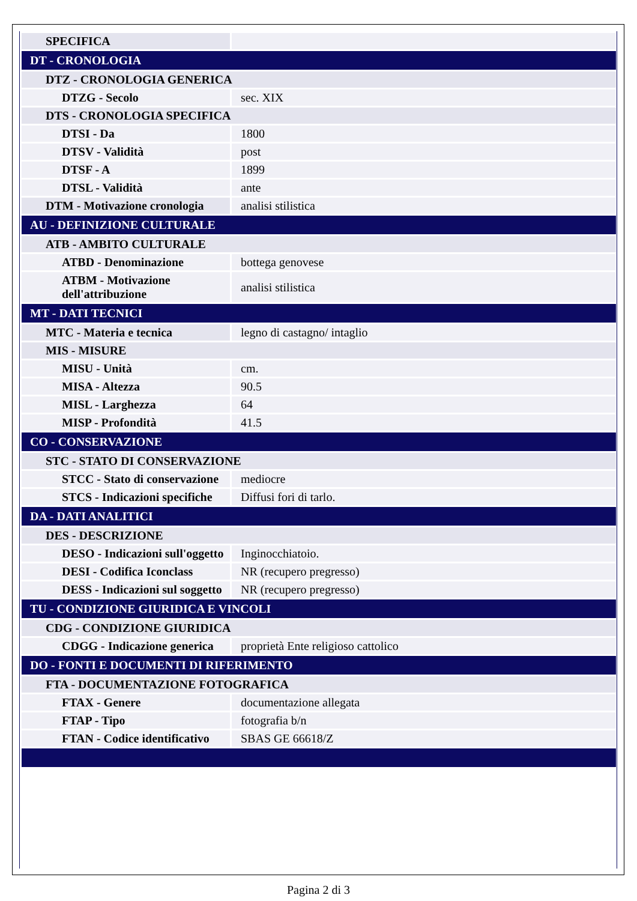| SPECIFICA | |
| DT - CRONOLOGIA | |
| DTZ - CRONOLOGIA GENERICA | |
| DTZG - Secolo | sec. XIX |
| DTS - CRONOLOGIA SPECIFICA | |
| DTSI - Da | 1800 |
| DTSV - Validità | post |
| DTSF - A | 1899 |
| DTSL - Validità | ante |
| DTM - Motivazione cronologia | analisi stilistica |
| AU - DEFINIZIONE CULTURALE | |
| ATB - AMBITO CULTURALE | |
| ATBD - Denominazione | bottega genovese |
| ATBM - Motivazione dell'attribuzione | analisi stilistica |
| MT - DATI TECNICI | |
| MTC - Materia e tecnica | legno di castagno/ intaglio |
| MIS - MISURE | |
| MISU - Unità | cm. |
| MISA - Altezza | 90.5 |
| MISL - Larghezza | 64 |
| MISP - Profondità | 41.5 |
| CO - CONSERVAZIONE | |
| STC - STATO DI CONSERVAZIONE | |
| STCC - Stato di conservazione | mediocre |
| STCS - Indicazioni specifiche | Diffusi fori di tarlo. |
| DA - DATI ANALITICI | |
| DES - DESCRIZIONE | |
| DESO - Indicazioni sull'oggetto | Inginocchiatoio. |
| DESI - Codifica Iconclass | NR (recupero pregresso) |
| DESS - Indicazioni sul soggetto | NR (recupero pregresso) |
| TU - CONDIZIONE GIURIDICA E VINCOLI | |
| CDG - CONDIZIONE GIURIDICA | |
| CDGG - Indicazione generica | proprietà Ente religioso cattolico |
| DO - FONTI E DOCUMENTI DI RIFERIMENTO | |
| FTA - DOCUMENTAZIONE FOTOGRAFICA | |
| FTAX - Genere | documentazione allegata |
| FTAP - Tipo | fotografia b/n |
| FTAN - Codice identificativo | SBAS GE 66618/Z |
Pagina 2 di 3